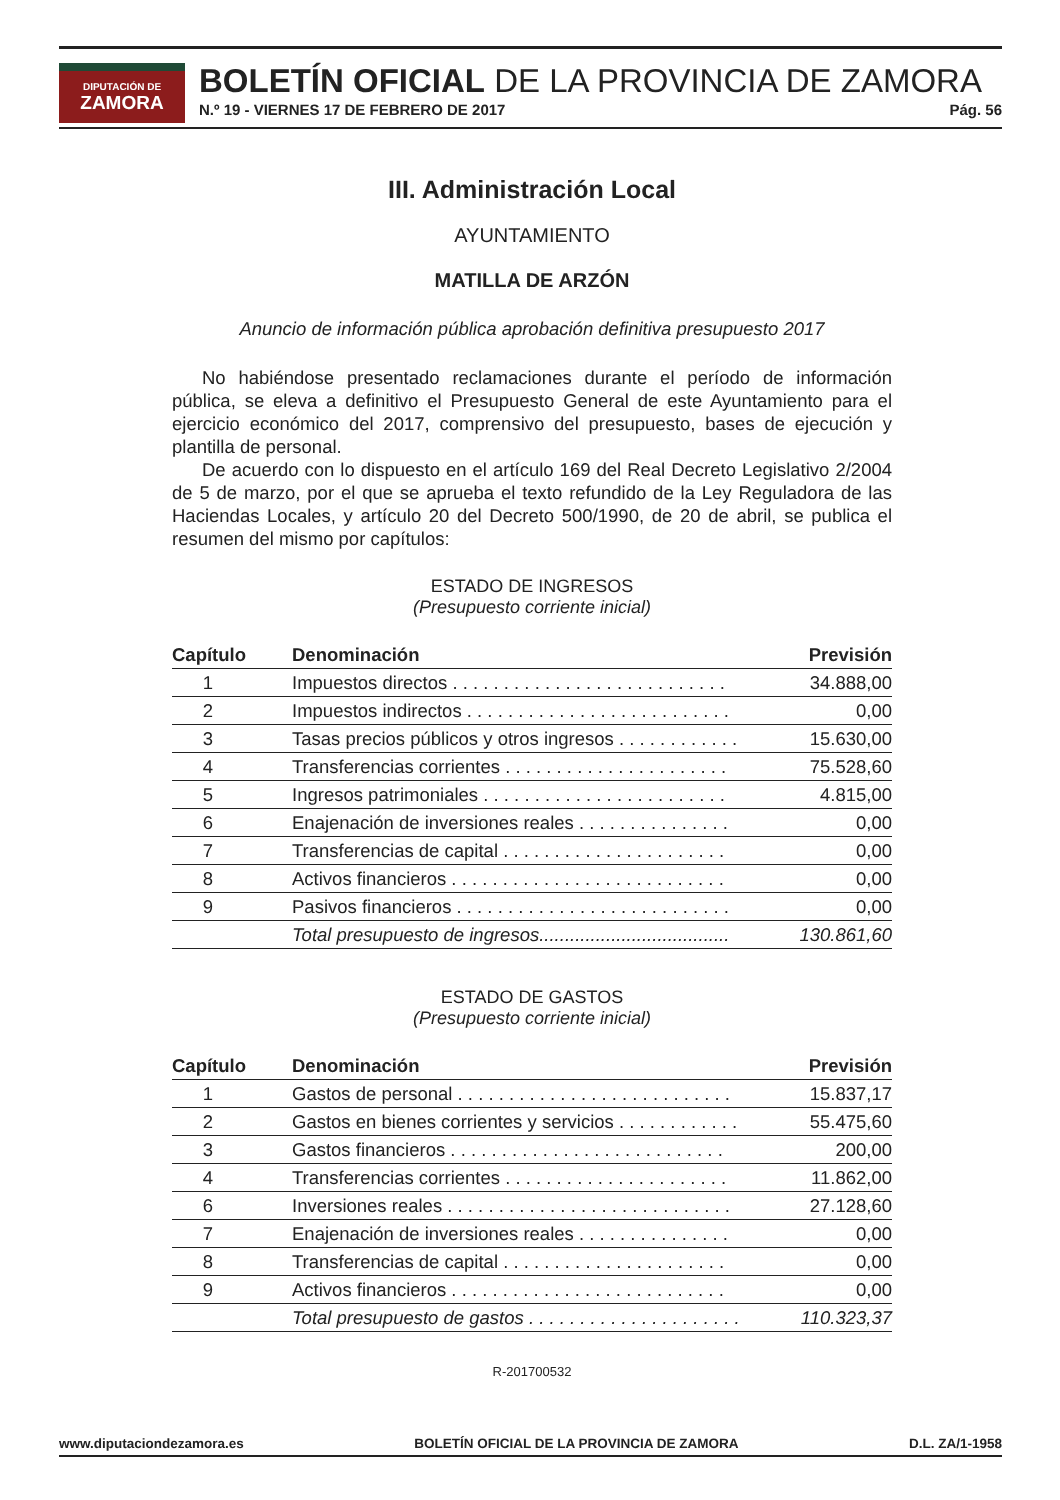DIPUTACIÓN DE
ZAMORA
BOLETÍN OFICIAL DE LA PROVINCIA DE ZAMORA
N.º 19 - VIERNES 17 DE FEBRERO DE 2017 Pág. 56
III. Administración Local
AYUNTAMIENTO
MATILLA DE ARZÓN
Anuncio de información pública aprobación definitiva presupuesto 2017
No habiéndose presentado reclamaciones durante el período de información pública, se eleva a definitivo el Presupuesto General de este Ayuntamiento para el ejercicio económico del 2017, comprensivo del presupuesto, bases de ejecución y plantilla de personal.
De acuerdo con lo dispuesto en el artículo 169 del Real Decreto Legislativo 2/2004 de 5 de marzo, por el que se aprueba el texto refundido de la Ley Reguladora de las Haciendas Locales, y artículo 20 del Decreto 500/1990, de 20 de abril, se publica el resumen del mismo por capítulos:
ESTADO DE INGRESOS
(Presupuesto corriente inicial)
| Capítulo | Denominación | Previsión |
| --- | --- | --- |
| 1 | Impuestos directos . . . . . . . . . . . . . . . . . . . . . . . . . . . | 34.888,00 |
| 2 | Impuestos indirectos . . . . . . . . . . . . . . . . . . . . . . . . . . | 0,00 |
| 3 | Tasas precios públicos y otros ingresos . . . . . . . . . . . . | 15.630,00 |
| 4 | Transferencias corrientes . . . . . . . . . . . . . . . . . . . . . . | 75.528,60 |
| 5 | Ingresos patrimoniales . . . . . . . . . . . . . . . . . . . . . . . . | 4.815,00 |
| 6 | Enajenación de inversiones reales . . . . . . . . . . . . . . . | 0,00 |
| 7 | Transferencias de capital . . . . . . . . . . . . . . . . . . . . . . | 0,00 |
| 8 | Activos financieros . . . . . . . . . . . . . . . . . . . . . . . . . . . | 0,00 |
| 9 | Pasivos financieros . . . . . . . . . . . . . . . . . . . . . . . . . . . | 0,00 |
| | Total presupuesto de ingresos..................................... | 130.861,60 |
ESTADO DE GASTOS
(Presupuesto corriente inicial)
| Capítulo | Denominación | Previsión |
| --- | --- | --- |
| 1 | Gastos de personal . . . . . . . . . . . . . . . . . . . . . . . . . . . | 15.837,17 |
| 2 | Gastos en bienes corrientes y servicios . . . . . . . . . . . . | 55.475,60 |
| 3 | Gastos financieros . . . . . . . . . . . . . . . . . . . . . . . . . . . | 200,00 |
| 4 | Transferencias corrientes . . . . . . . . . . . . . . . . . . . . . . | 11.862,00 |
| 6 | Inversiones reales . . . . . . . . . . . . . . . . . . . . . . . . . . . . | 27.128,60 |
| 7 | Enajenación de inversiones reales . . . . . . . . . . . . . . . | 0,00 |
| 8 | Transferencias de capital . . . . . . . . . . . . . . . . . . . . . . | 0,00 |
| 9 | Activos financieros . . . . . . . . . . . . . . . . . . . . . . . . . . . | 0,00 |
| | Total presupuesto de gastos . . . . . . . . . . . . . . . . . . . . . | 110.323,37 |
R-201700532
www.diputaciondezamora.es BOLETÍN OFICIAL DE LA PROVINCIA DE ZAMORA D.L. ZA/1-1958